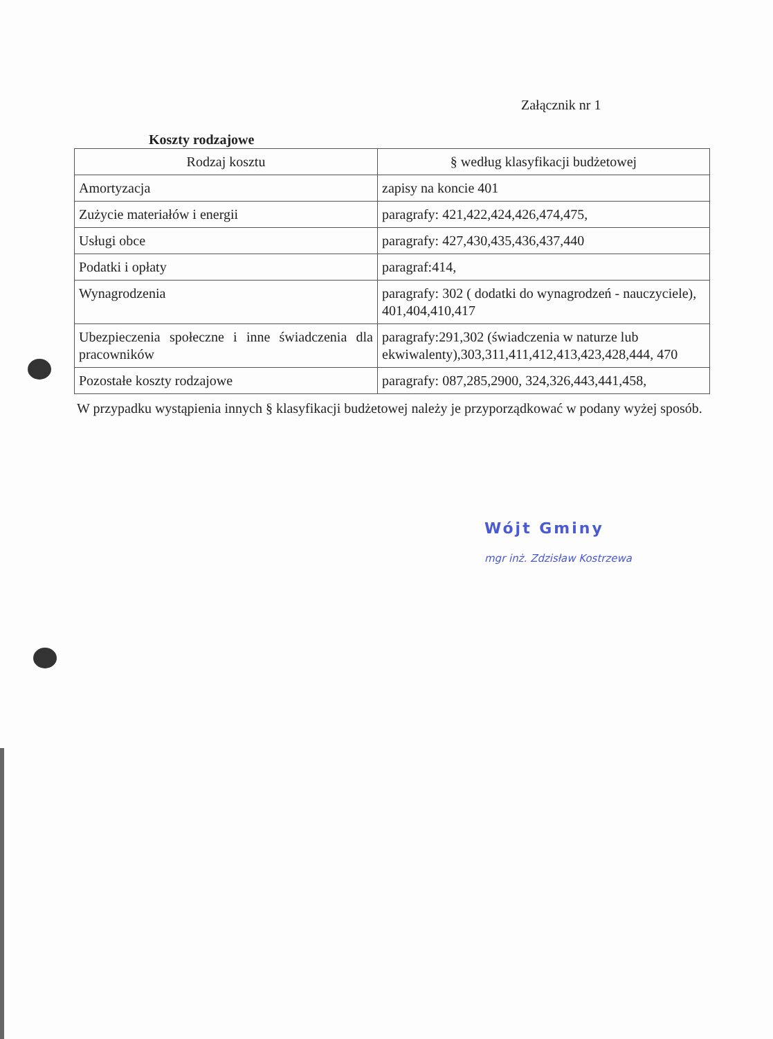Załącznik nr 1
Koszty rodzajowe
| Rodzaj kosztu | § według klasyfikacji budżetowej |
| --- | --- |
| Amortyzacja | zapisy na koncie 401 |
| Zużycie materiałów i energii | paragrafy: 421,422,424,426,474,475, |
| Usługi obce | paragrafy: 427,430,435,436,437,440 |
| Podatki i opłaty | paragraf:414, |
| Wynagrodzenia | paragrafy: 302 ( dodatki do wynagrodzeń - nauczyciele), 401,404,410,417 |
| Ubezpieczenia społeczne i inne świadczenia dla pracowników | paragrafy:291,302 (świadczenia w naturze lub ekwiwalenty),303,311,411,412,413,423,428,444, 470 |
| Pozostałe koszty rodzajowe | paragrafy: 087,285,2900, 324,326,443,441,458, |
W przypadku wystąpienia innych § klasyfikacji budżetowej należy je przyporządkować w podany wyżej sposób.
Wójt Gminy
mgr inż. Zdzisław Kostrzewa